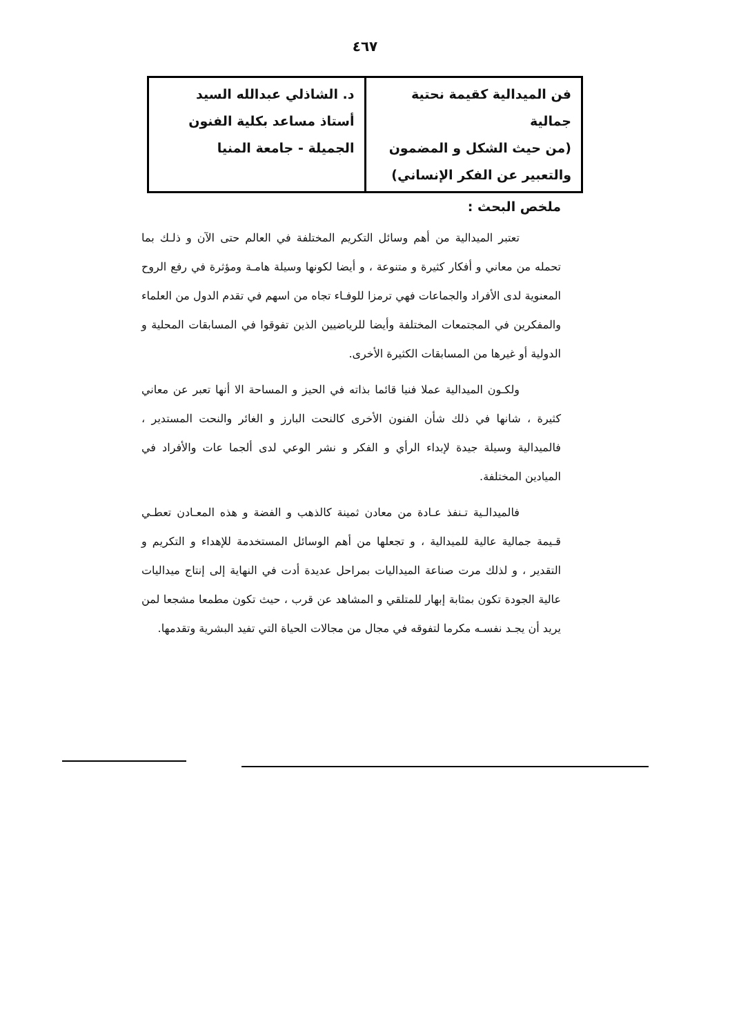٤٦٧
| فن الميدالية كقيمة نحتية جمالية (من حيث الشكل و المضمون والتعبير عن الفكر الإنساني) | د. الشاذلي عبدالله السيد أستاذ مساعد بكلية الفنون الجميلة - جامعة المنيا |
ملخص البحث :
تعتبر الميدالية من أهم وسائل التكريم المختلفة في العالم حتى الآن و ذلـك بما تحمله من معاني و أفكار كثيرة و متنوعة ، و أيضا لكونها وسيلة هامـة ومؤثرة في رفع الروح المعنوية لدى الأفراد والجماعات فهي ترمزا للوفـاء تجاه من اسهم في تقدم الدول من العلماء والمفكرين في المجتمعات المختلفة وأيضا للرياضيين الذين تفوقوا في المسابقات المحلية و الدولية أو غيرها من المسابقات الكثيرة الأخرى.
ولكـون الميدالية عملا فنيا قائما بذاته في الحيز و المساحة الا أنها تعبر عن معاني كثيرة ، شانها في ذلك شأن الفنون الأخرى كالنحت البارز و الغائر والنحت المستدير ، فالميدالية وسيلة جيدة لإبداء الرأي و الفكر و نشر الوعي لدى ألجما عات والأفراد في الميادين المختلفة.
فالميدالـية تـنفذ عـادة من معادن ثمينة كالذهب و الفضة و هذه المعـادن تعطـي قـيمة جمالية عالية للميدالية ، و تجعلها من أهم الوسائل المستخدمة للإهداء و التكريم و التقدير ، و لذلك مرت صناعة الميداليات بمراحل عديدة أدت في النهاية إلى إنتاج ميداليات عالية الجودة تكون بمثابة إبهار للمتلقي و المشاهد عن قرب ، حيث تكون مطمعا مشجعا لمن يريد أن يجـد نفسـه مكرما لتفوقه في مجال من مجالات الحياة التي تفيد البشرية وتقدمها.